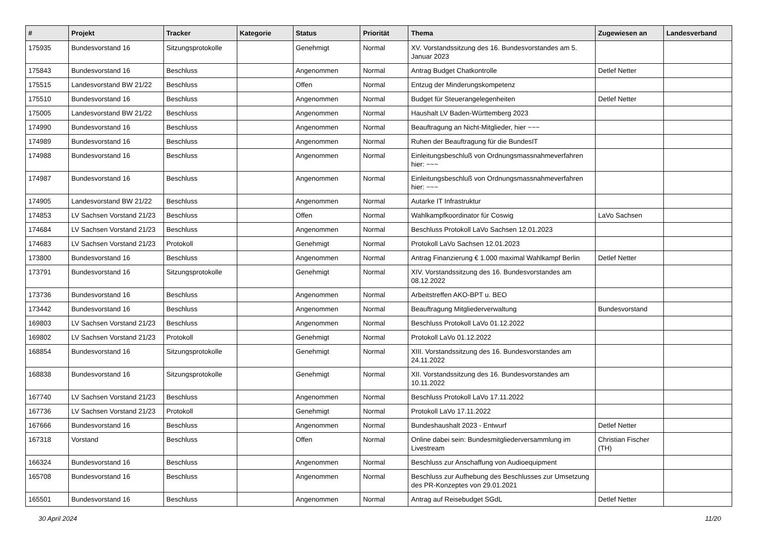| # | Projekt | Tracker | Kategorie | Status | Priorität | Thema | Zugewiesen an | Landesverband |
| --- | --- | --- | --- | --- | --- | --- | --- | --- |
| 175935 | Bundesvorstand 16 | Sitzungsprotokolle | | Genehmigt | Normal | XV. Vorstandssitzung des 16. Bundesvorstandes am 5. Januar 2023 | | |
| 175843 | Bundesvorstand 16 | Beschluss | | Angenommen | Normal | Antrag Budget Chatkontrolle | Detlef Netter | |
| 175515 | Landesvorstand BW 21/22 | Beschluss | | Offen | Normal | Entzug der Minderungskompetenz | | |
| 175510 | Bundesvorstand 16 | Beschluss | | Angenommen | Normal | Budget für Steuerangelegenheiten | Detlef Netter | |
| 175005 | Landesvorstand BW 21/22 | Beschluss | | Angenommen | Normal | Haushalt LV Baden-Württemberg 2023 | | |
| 174990 | Bundesvorstand 16 | Beschluss | | Angenommen | Normal | Beauftragung an Nicht-Mitglieder, hier ~~~ | | |
| 174989 | Bundesvorstand 16 | Beschluss | | Angenommen | Normal | Ruhen der Beauftragung für die BundesIT | | |
| 174988 | Bundesvorstand 16 | Beschluss | | Angenommen | Normal | Einleitungsbeschluß von Ordnungsmassnahmeverfahren hier: ~~~ | | |
| 174987 | Bundesvorstand 16 | Beschluss | | Angenommen | Normal | Einleitungsbeschluß von Ordnungsmassnahmeverfahren hier: ~~~ | | |
| 174905 | Landesvorstand BW 21/22 | Beschluss | | Angenommen | Normal | Autarke IT Infrastruktur | | |
| 174853 | LV Sachsen Vorstand 21/23 | Beschluss | | Offen | Normal | Wahlkampfkoordinator für Coswig | LaVo Sachsen | |
| 174684 | LV Sachsen Vorstand 21/23 | Beschluss | | Angenommen | Normal | Beschluss Protokoll LaVo Sachsen 12.01.2023 | | |
| 174683 | LV Sachsen Vorstand 21/23 | Protokoll | | Genehmigt | Normal | Protokoll LaVo Sachsen 12.01.2023 | | |
| 173800 | Bundesvorstand 16 | Beschluss | | Angenommen | Normal | Antrag Finanzierung € 1.000 maximal Wahlkampf Berlin | Detlef Netter | |
| 173791 | Bundesvorstand 16 | Sitzungsprotokolle | | Genehmigt | Normal | XIV. Vorstandssitzung des 16. Bundesvorstandes am 08.12.2022 | | |
| 173736 | Bundesvorstand 16 | Beschluss | | Angenommen | Normal | Arbeitstreffen AKO-BPT u. BEO | | |
| 173442 | Bundesvorstand 16 | Beschluss | | Angenommen | Normal | Beauftragung Mitgliederverwaltung | Bundesvorstand | |
| 169803 | LV Sachsen Vorstand 21/23 | Beschluss | | Angenommen | Normal | Beschluss Protokoll LaVo 01.12.2022 | | |
| 169802 | LV Sachsen Vorstand 21/23 | Protokoll | | Genehmigt | Normal | Protokoll LaVo 01.12.2022 | | |
| 168854 | Bundesvorstand 16 | Sitzungsprotokolle | | Genehmigt | Normal | XIII. Vorstandssitzung des 16. Bundesvorstandes am 24.11.2022 | | |
| 168838 | Bundesvorstand 16 | Sitzungsprotokolle | | Genehmigt | Normal | XII. Vorstandssitzung des 16. Bundesvorstandes am 10.11.2022 | | |
| 167740 | LV Sachsen Vorstand 21/23 | Beschluss | | Angenommen | Normal | Beschluss Protokoll LaVo 17.11.2022 | | |
| 167736 | LV Sachsen Vorstand 21/23 | Protokoll | | Genehmigt | Normal | Protokoll LaVo 17.11.2022 | | |
| 167666 | Bundesvorstand 16 | Beschluss | | Angenommen | Normal | Bundeshaushalt 2023 - Entwurf | Detlef Netter | |
| 167318 | Vorstand | Beschluss | | Offen | Normal | Online dabei sein: Bundesmitgliederversammlung im Livestream | Christian Fischer (TH) | |
| 166324 | Bundesvorstand 16 | Beschluss | | Angenommen | Normal | Beschluss zur Anschaffung von Audioequipment | | |
| 165708 | Bundesvorstand 16 | Beschluss | | Angenommen | Normal | Beschluss zur Aufhebung des Beschlusses zur Umsetzung des PR-Konzeptes von 29.01.2021 | | |
| 165501 | Bundesvorstand 16 | Beschluss | | Angenommen | Normal | Antrag auf Reisebudget SGdL | Detlef Netter | |
30 April 2024 11/20